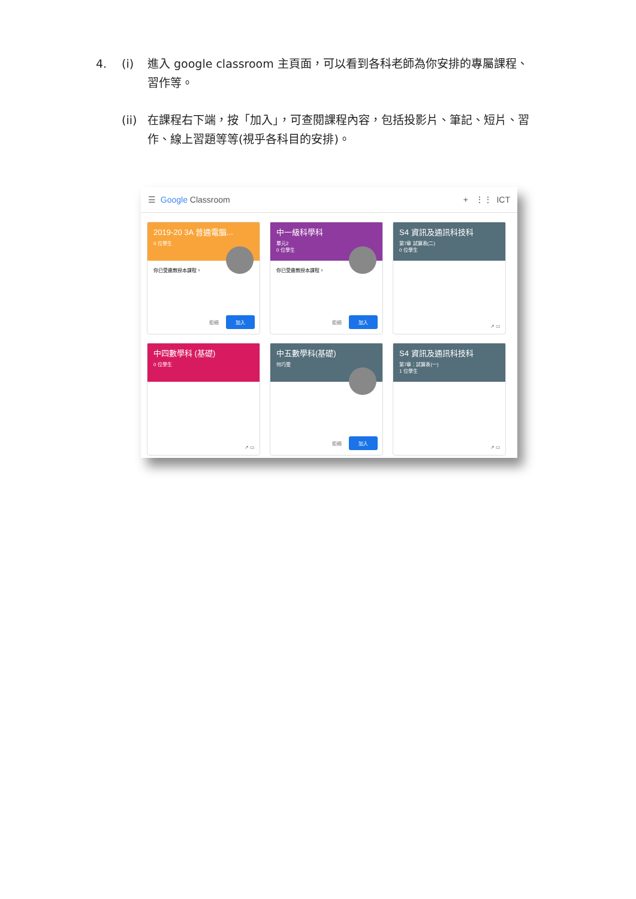4. (i) 進入 google classroom 主頁面，可以看到各科老師為你安排的專屬課程、習作等。
(ii)
在課程右下端，按「加入」，可查閱課程內容，包括投影片、筆記、短片、習作、線上習題等等(視乎各科目的安排)。
☰ Google Classroom + ⋮⋮ ICT
2019-20 3A 普通電腦...
0 位學生
你已受邀教授本課程。
拒絕 加入
中一級科學科
單元2
0 位學生
你已受邀教授本課程。
拒絕 加入
S4 資訊及通訊科技科
第7章 試算表(二)
0 位學生
↗ ▭
中四數學科 (基礎)
0 位學生
↗ ▭
中五數學科(基礎)
何巧雯
拒絕 加入
S4 資訊及通訊科技科
第7章：試算表(一)
1 位學生
↗ ▭